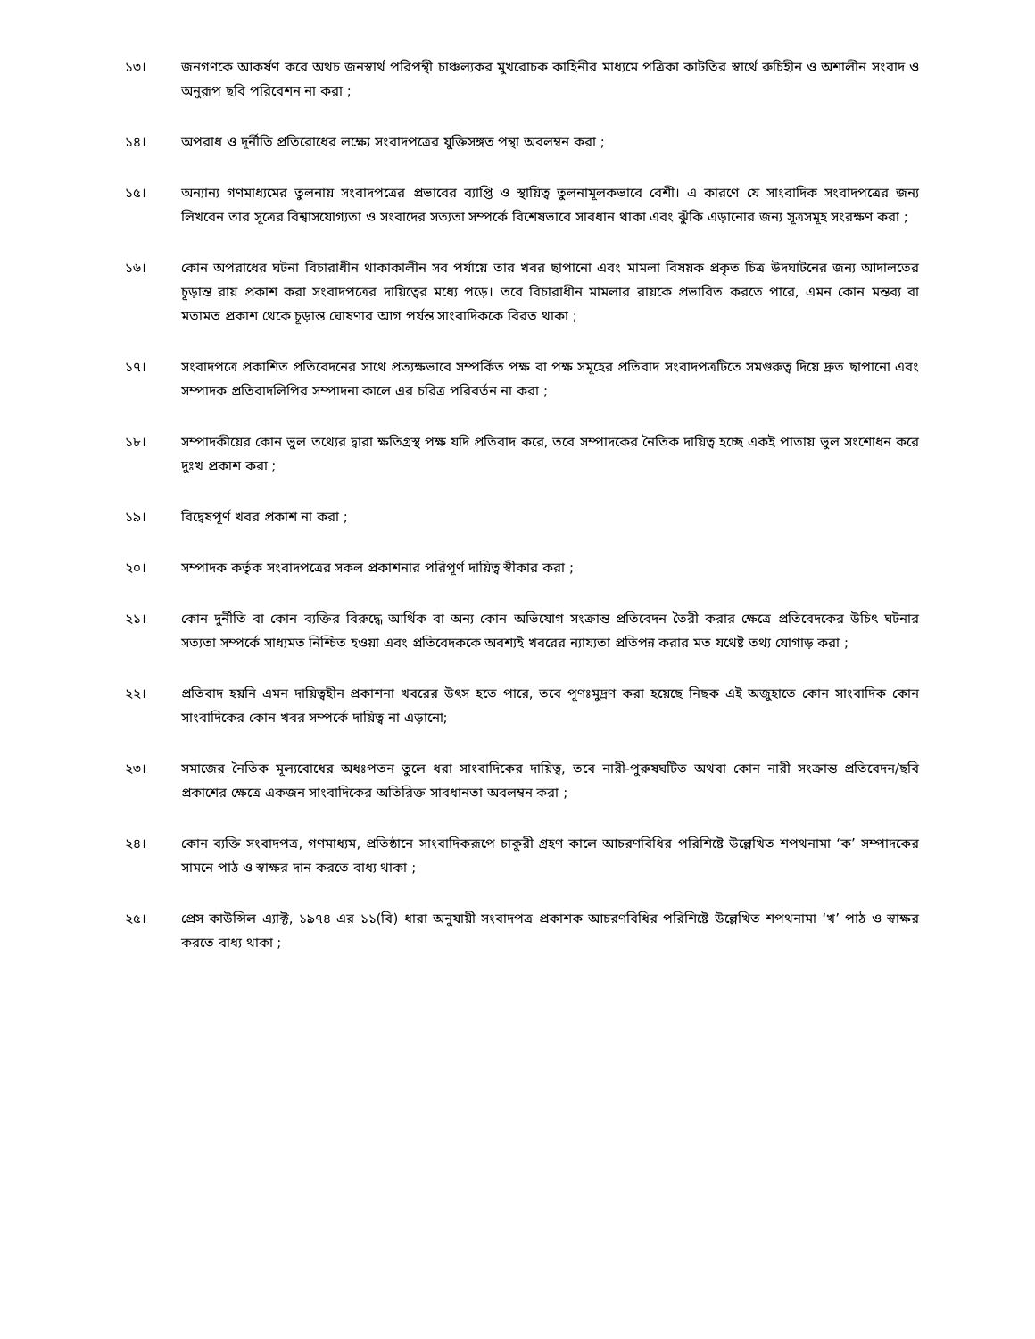১৩। জনগণকে আকর্ষণ করে অথচ জনস্বার্থ পরিপন্থী চাঞ্চল্যকর মুখরোচক কাহিনীর মাধ্যমে পত্রিকা কাটতির স্বার্থে রুচিহীন ও অশালীন সংবাদ ও অনুরূপ ছবি পরিবেশন না করা ;
১৪। অপরাধ ও দূর্নীতি প্রতিরোধের লক্ষ্যে সংবাদপত্রের যুক্তিসঙ্গত পন্থা অবলম্বন করা ;
১৫। অন্যান্য গণমাধ্যমের তুলনায় সংবাদপত্রের প্রভাবের ব্যাপ্তি ও স্থায়িত্ব তুলনামূলকভাবে বেশী। এ কারণে যে সাংবাদিক সংবাদপত্রের জন্য লিখবেন তার সূত্রের বিশ্বাসযোগ্যতা ও সংবাদের সত্যতা সম্পর্কে বিশেষভাবে সাবধান থাকা এবং ঝুঁকি এড়ানোর জন্য সূত্রসমূহ সংরক্ষণ করা ;
১৬। কোন অপরাধের ঘটনা বিচারাধীন থাকাকালীন সব পর্যায়ে তার খবর ছাপানো এবং মামলা বিষয়ক প্রকৃত চিত্র উদঘাটনের জন্য আদালতের চূড়ান্ত রায় প্রকাশ করা সংবাদপত্রের দায়িত্বের মধ্যে পড়ে। তবে বিচারাধীন মামলার রায়কে প্রভাবিত করতে পারে, এমন কোন মন্তব্য বা মতামত প্রকাশ থেকে চূড়ান্ত ঘোষণার আগ পর্যন্ত সাংবাদিককে বিরত থাকা ;
১৭। সংবাদপত্রে প্রকাশিত প্রতিবেদনের সাথে প্রত্যক্ষভাবে সম্পর্কিত পক্ষ বা পক্ষ সমূহের প্রতিবাদ সংবাদপত্রটিতে সমগুরুত্ব দিয়ে দ্রুত ছাপানো এবং সম্পাদক প্রতিবাদলিপির সম্পাদনা কালে এর চরিত্র পরিবর্তন না করা ;
১৮। সম্পাদকীয়ের কোন ভুল তথ্যের দ্বারা ক্ষতিগ্রস্থ পক্ষ যদি প্রতিবাদ করে, তবে সম্পাদকের নৈতিক দায়িত্ব হচ্ছে একই পাতায় ভুল সংশোধন করে দুঃখ প্রকাশ করা ;
১৯। বিদ্বেষপূর্ণ খবর প্রকাশ না করা ;
২০। সম্পাদক কর্তৃক সংবাদপত্রের সকল প্রকাশনার পরিপূর্ণ দায়িত্ব স্বীকার করা ;
২১। কোন দুর্নীতি বা কোন ব্যক্তির বিরুদ্ধে আর্থিক বা অন্য কোন অভিযোগ সংক্রান্ত প্রতিবেদন তৈরী করার ক্ষেত্রে প্রতিবেদকের উচিৎ ঘটনার সত্যতা সম্পর্কে সাধ্যমত নিশ্চিত হওয়া এবং প্রতিবেদককে অবশ্যই খবরের ন্যায্যতা প্রতিপন্ন করার মত যথেষ্ট তথ্য যোগাড় করা ;
২২। প্রতিবাদ হয়নি এমন দায়িত্বহীন প্রকাশনা খবরের উৎস হতে পারে, তবে পূণঃমুদ্রণ করা হয়েছে নিছক এই অজুহাতে কোন সাংবাদিক কোন সাংবাদিকের কোন খবর সম্পর্কে দায়িত্ব না এড়ানো;
২৩। সমাজের নৈতিক মূল্যবোধের অধঃপতন তুলে ধরা সাংবাদিকের দায়িত্ব, তবে নারী-পুরুষঘটিত অথবা কোন নারী সংক্রান্ত প্রতিবেদন/ছবি প্রকাশের ক্ষেত্রে একজন সাংবাদিকের অতিরিক্ত সাবধানতা অবলম্বন করা ;
২৪। কোন ব্যক্তি সংবাদপত্র, গণমাধ্যম, প্রতিষ্ঠানে সাংবাদিকরূপে চাকুরী গ্রহণ কালে আচরণবিধির পরিশিষ্টে উল্লেখিত শপথনামা ‘ক’ সম্পাদকের সামনে পাঠ ও স্বাক্ষর দান করতে বাধ্য থাকা ;
২৫। প্রেস কাউন্সিল এ্যাক্ট, ১৯৭৪ এর ১১(বি) ধারা অনুযায়ী সংবাদপত্র প্রকাশক আচরণবিধির পরিশিষ্টে উল্লেখিত শপথনামা ‘খ’ পাঠ ও স্বাক্ষর করতে বাধ্য থাকা ;